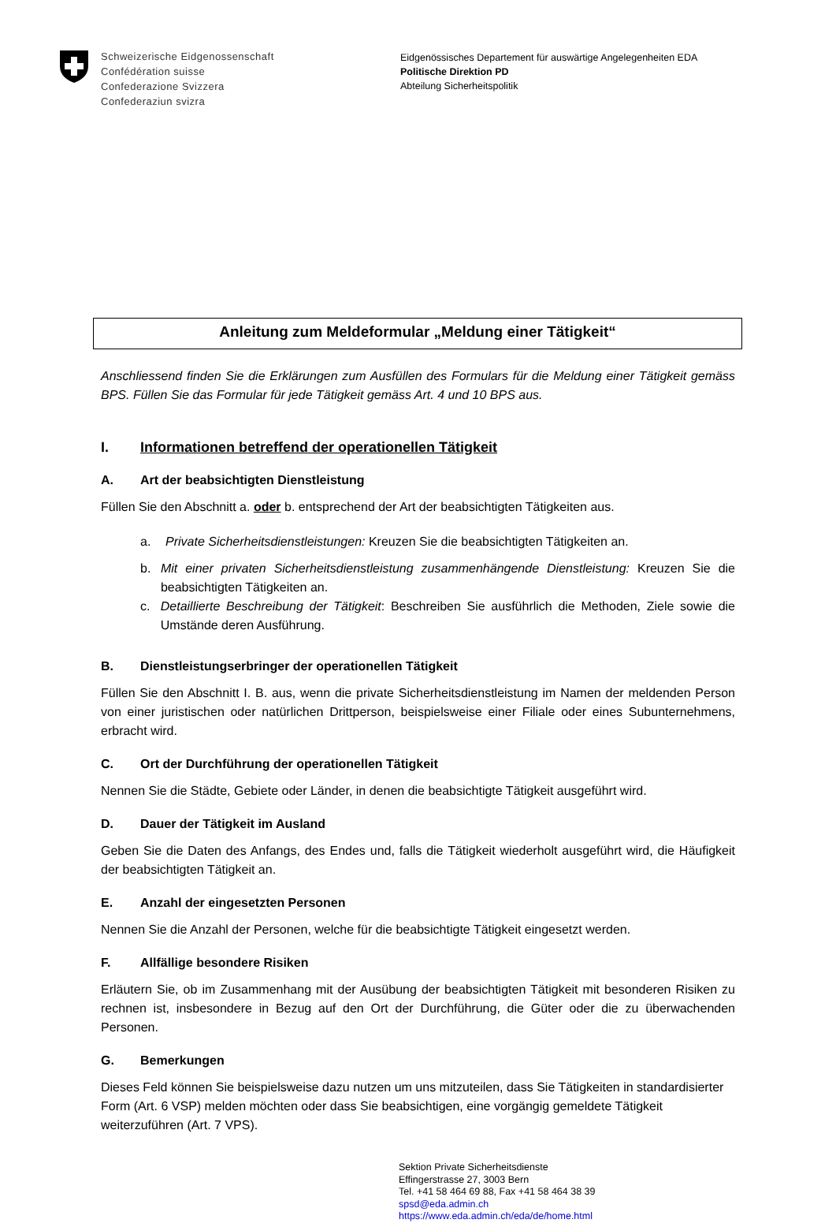Schweizerische Eidgenossenschaft
Confédération suisse
Confederazione Svizzera
Confederaziun svizra
Eidgenössisches Departement für auswärtige Angelegenheiten EDA
Politische Direktion PD
Abteilung Sicherheitspolitik
Anleitung zum Meldeformular „Meldung einer Tätigkeit“
Anschliessend finden Sie die Erklärungen zum Ausfüllen des Formulars für die Meldung einer Tätigkeit gemäss BPS. Füllen Sie das Formular für jede Tätigkeit gemäss Art. 4 und 10 BPS aus.
I. Informationen betreffend der operationellen Tätigkeit
A. Art der beabsichtigten Dienstleistung
Füllen Sie den Abschnitt a. oder b. entsprechend der Art der beabsichtigten Tätigkeiten aus.
a. Private Sicherheitsdienstleistungen: Kreuzen Sie die beabsichtigten Tätigkeiten an.
b. Mit einer privaten Sicherheitsdienstleistung zusammenhängende Dienstleistung: Kreuzen Sie die beabsichtigten Tätigkeiten an.
c. Detaillierte Beschreibung der Tätigkeit: Beschreiben Sie ausführlich die Methoden, Ziele sowie die Umstände deren Ausführung.
B. Dienstleistungserbringer der operationellen Tätigkeit
Füllen Sie den Abschnitt I. B. aus, wenn die private Sicherheitsdienstleistung im Namen der meldenden Person von einer juristischen oder natürlichen Drittperson, beispielsweise einer Filiale oder eines Subunternehmens, erbracht wird.
C. Ort der Durchführung der operationellen Tätigkeit
Nennen Sie die Städte, Gebiete oder Länder, in denen die beabsichtigte Tätigkeit ausgeführt wird.
D. Dauer der Tätigkeit im Ausland
Geben Sie die Daten des Anfangs, des Endes und, falls die Tätigkeit wiederholt ausgeführt wird, die Häufigkeit der beabsichtigten Tätigkeit an.
E. Anzahl der eingesetzten Personen
Nennen Sie die Anzahl der Personen, welche für die beabsichtigte Tätigkeit eingesetzt werden.
F. Allfällige besondere Risiken
Erläutern Sie, ob im Zusammenhang mit der Ausübung der beabsichtigten Tätigkeit mit besonderen Risiken zu rechnen ist, insbesondere in Bezug auf den Ort der Durchführung, die Güter oder die zu überwachenden Personen.
G. Bemerkungen
Dieses Feld können Sie beispielsweise dazu nutzen um uns mitzuteilen, dass Sie Tätigkeiten in standardisierter Form (Art. 6 VSP) melden möchten oder dass Sie beabsichtigen, eine vorgängig gemeldete Tätigkeit weiterzuführen (Art. 7 VPS).
Sektion Private Sicherheitsdienste
Effingerstrasse 27, 3003 Bern
Tel. +41 58 464 69 88, Fax +41 58 464 38 39
spsd@eda.admin.ch
https://www.eda.admin.ch/eda/de/home.html